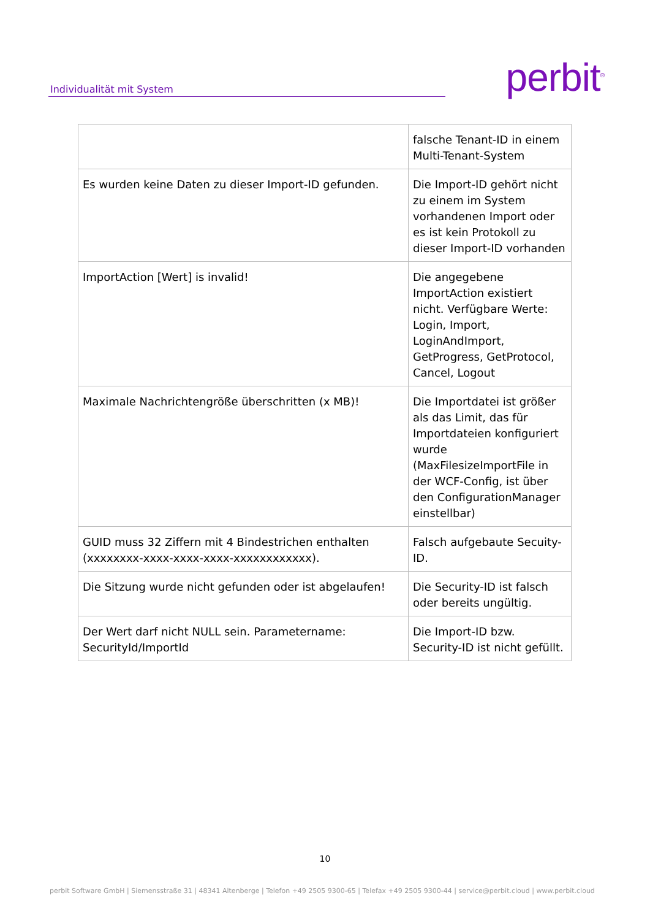Individualität mit System
perbit<sup>®</sup>
| | falsche Tenant-ID in einem Multi-Tenant-System |
| Es wurden keine Daten zu dieser Import-ID gefunden. | Die Import-ID gehört nicht zu einem im System vorhandenen Import oder es ist kein Protokoll zu dieser Import-ID vorhanden |
| ImportAction [Wert] is invalid! | Die angegebene ImportAction existiert nicht. Verfügbare Werte: Login, Import, LoginAndImport, GetProgress, GetProtocol, Cancel, Logout |
| Maximale Nachrichtengröße überschritten (x MB)! | Die Importdatei ist größer als das Limit, das für Importdateien konfiguriert wurde (MaxFilesizeImportFile in der WCF-Config, ist über den ConfigurationManager einstellbar) |
| GUID muss 32 Ziffern mit 4 Bindestrichen enthalten (xxxxxxxx-xxxx-xxxx-xxxx-xxxxxxxxxxxx). | Falsch aufgebaute Secuity-ID. |
| Die Sitzung wurde nicht gefunden oder ist abgelaufen! | Die Security-ID ist falsch oder bereits ungültig. |
| Der Wert darf nicht NULL sein. Parametername: SecurityId/ImportId | Die Import-ID bzw. Security-ID ist nicht gefüllt. |
10
perbit Software GmbH | Siemensstraße 31 | 48341 Altenberge | Telefon +49 2505 9300-65 | Telefax +49 2505 9300-44 | service@perbit.cloud | www.perbit.cloud